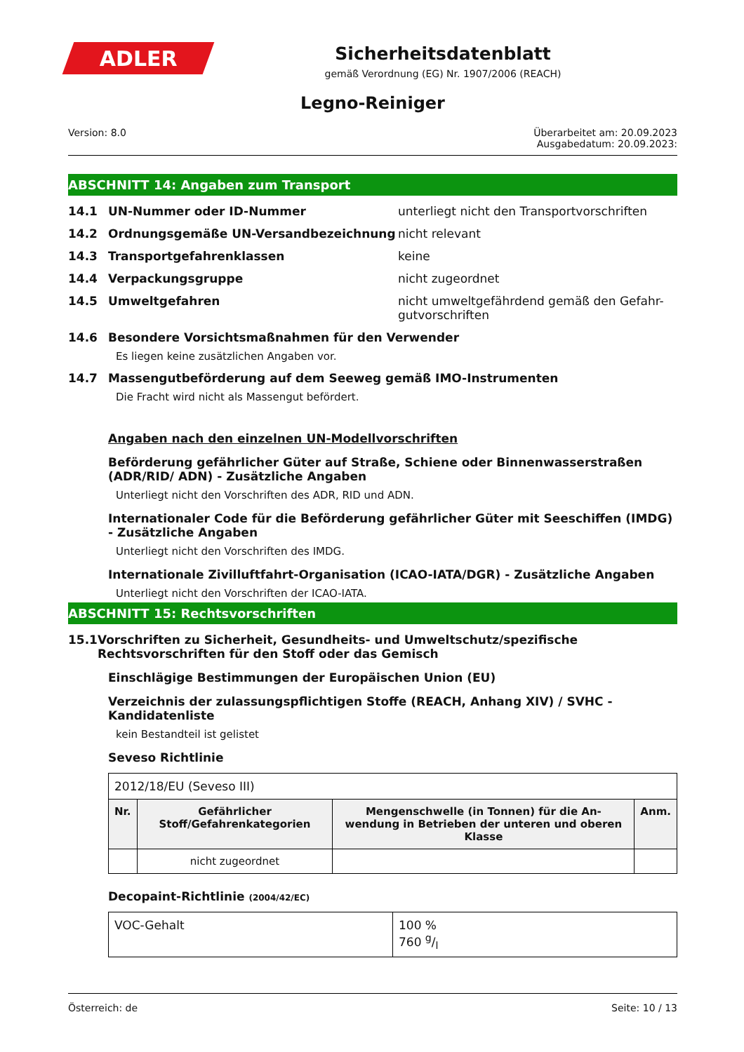ADLER
Sicherheitsdatenblatt
gemäß Verordnung (EG) Nr. 1907/2006 (REACH)
Legno-Reiniger
Version: 8.0 Überarbeitet am: 20.09.2023
Ausgabedatum: 20.09.2023:
ABSCHNITT 14: Angaben zum Transport
14.1 UN-Nummer oder ID-Nummer unterliegt nicht den Transportvorschriften
14.2 Ordnungsgemäße UN-Versandbezeichnung nicht relevant
14.3 Transportgefahrenklassen keine
14.4 Verpackungsgruppe nicht zugeordnet
14.5 Umweltgefahren nicht umweltgefährdend gemäß den Gefahr-gutvorschriften
14.6 Besondere Vorsichtsmaßnahmen für den Verwender
Es liegen keine zusätzlichen Angaben vor.
14.7 Massengutbeförderung auf dem Seeweg gemäß IMO-Instrumenten
Die Fracht wird nicht als Massengut befördert.
Angaben nach den einzelnen UN-Modellvorschriften
Beförderung gefährlicher Güter auf Straße, Schiene oder Binnenwasserstraßen (ADR/RID/ ADN) - Zusätzliche Angaben
Unterliegt nicht den Vorschriften des ADR, RID und ADN.
Internationaler Code für die Beförderung gefährlicher Güter mit Seeschiffen (IMDG) - Zusätzliche Angaben
Unterliegt nicht den Vorschriften des IMDG.
Internationale Zivilluftfahrt-Organisation (ICAO-IATA/DGR) - Zusätzliche Angaben
Unterliegt nicht den Vorschriften der ICAO-IATA.
ABSCHNITT 15: Rechtsvorschriften
15.1 Vorschriften zu Sicherheit, Gesundheits- und Umweltschutz/spezifische Rechtsvorschriften für den Stoff oder das Gemisch
Einschlägige Bestimmungen der Europäischen Union (EU)
Verzeichnis der zulassungspflichtigen Stoffe (REACH, Anhang XIV) / SVHC - Kandidatenliste
kein Bestandteil ist gelistet
Seveso Richtlinie
| 2012/18/EU (Seveso III) | | | |
| Nr. | Gefährlicher Stoff/Gefahrenkategorien | Mengenschwelle (in Tonnen) für die An-wendung in Betrieben der unteren und oberen Klasse | Anm. |
| | nicht zugeordnet | | |
Decopaint-Richtlinie (2004/42/EC)
| VOC-Gehalt | 100 % 760 g/l |
Österreich: de Seite: 10 / 13